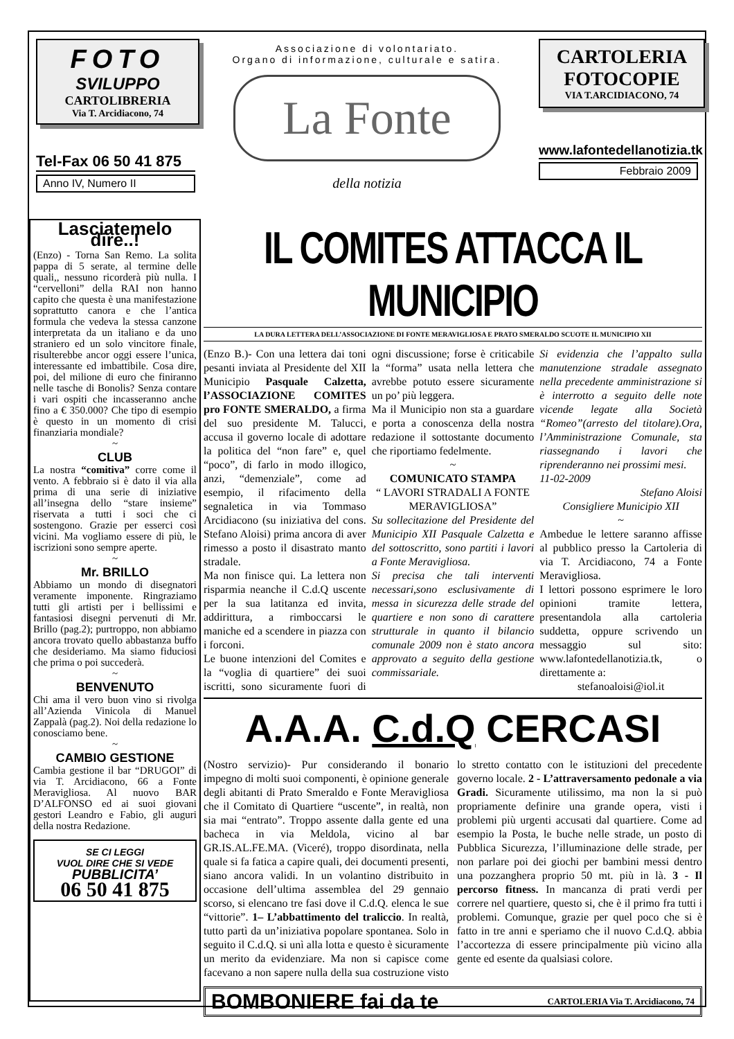FOTO
SVILUPPO
CARTOLIBRERIA
Via T. Arcidiacono, 74
Tel-Fax 06 50 41 875
Anno IV, Numero II
Associazione di volontariato.
Organo di informazione, culturale e satira.
La Fonte
della notizia
CARTOLERIA
FOTOCOPIE
VIA T.ARCIDIACONO, 74
www.lafontedellanotizia.tk
Febbraio 2009
Lasciatemelo dire..!
(Enzo) - Torna San Remo. La solita pappa di 5 serate, al termine delle quali,, nessuno ricorderà più nulla. I “cervelloni” della RAI non hanno capito che questa è una manifestazione soprattutto canora e che l’antica formula che vedeva la stessa canzone interpretata da un italiano e da uno straniero ed un solo vincitore finale, risulterebbe ancor oggi essere l’unica, interessante ed imbattibile. Cosa dire, poi, del milione di euro che finiranno nelle tasche di Bonolis? Senza contare i vari ospiti che incasseranno anche fino a € 350.000? Che tipo di esempio è questo in un momento di crisi finanziaria mondiale?
~
CLUB
La nostra “comitiva” corre come il vento. A febbraio si è dato il via alla prima di una serie di iniziative all’insegna dello “stare insieme” riservata a tutti i soci che ci sostengono. Grazie per esserci così vicini. Ma vogliamo essere di più, le iscrizioni sono sempre aperte.
~
Mr. BRILLO
Abbiamo un mondo di disegnatori veramente imponente. Ringraziamo tutti gli artisti per i bellissimi e fantasiosi disegni pervenuti di Mr. Brillo (pag.2); purtroppo, non abbiamo ancora trovato quello abbastanza buffo che desideriamo. Ma siamo fiduciosi che prima o poi succederà.
~
BENVENUTO
Chi ama il vero buon vino si rivolga all’Azienda Vinicola di Manuel Zappalà (pag.2). Noi della redazione lo conosciamo bene.
~
CAMBIO GESTIONE
Cambia gestione il bar “DRUGOI” di via T. Arcidiacono, 66 a Fonte Meravigliosa. Al nuovo BAR D’ALFONSO ed ai suoi giovani gestori Leandro e Fabio, gli auguri della nostra Redazione.
SE CI LEGGI
VUOL DIRE CHE SI VEDE
PUBBLICITA’
06 50 41 875
IL COMITES ATTACCA IL MUNICIPIO
LA DURA LETTERA DELL’ASSOCIAZIONE DI FONTE MERAVIGLIOSA E PRATO SMERALDO SCUOTE IL MUNICIPIO XII
(Enzo B.)- Con una lettera dai toni pesanti inviata al Presidente del XII Municipio Pasquale Calzetta, l’ASSOCIAZIONE COMITES pro FONTE SMERALDO, a firma del suo presidente M. Talucci, accusa il governo locale di adottare la politica del “non fare” e, quel “poco”, di farlo in modo illogico, anzi, “demenziale”, come ad esempio, il rifacimento della segnaletica in via Tommaso Arcidiacono (su iniziativa del cons. Stefano Aloisi) prima ancora di aver rimesso a posto il disastrato manto stradale.
Ma non finisce qui. La lettera non risparmia neanche il C.d.Q uscente per la sua latitanza ed invita, addirittura, a rimboccarsi le maniche ed a scendere in piazza con i forconi.
Le buone intenzioni del Comites e la “voglia di quartiere” dei suoi iscritti, sono sicuramente fuori di ogni discussione; forse è criticabile la “forma” usata nella lettera che avrebbe potuto essere sicuramente un po’ più leggera.
Ma il Municipio non sta a guardare e porta a conoscenza della nostra redazione il sottostante documento che riportiamo fedelmente.
~
COMUNICATO STAMPA
“ LAVORI STRADALI A FONTE MERAVIGLIOSA”
Su sollecitazione del Presidente del Municipio XII Pasquale Calzetta e del sottoscritto, sono partiti i lavori a Fonte Meravigliosa.
Si precisa che tali interventi necessari,sono esclusivamente di messa in sicurezza delle strade del quartiere e non sono di carattere strutturale in quanto il bilancio comunale 2009 non è stato ancora approvato a seguito della gestione commissariale.
Si evidenzia che l’appalto sulla manutenzione stradale assegnato nella precedente amministrazione si è interrotto a seguito delle note vicende legate alla Società “Romeo”(arresto del titolare).Ora, l’Amministrazione Comunale, sta riassegnando i lavori che riprenderanno nei prossimi mesi.
11-02-2009
Stefano Aloisi
Consigliere Municipio XII
~
Ambedue le lettere saranno affisse al pubblico presso la Cartoleria di via T. Arcidiacono, 74 a Fonte Meravigliosa.
I lettori possono esprimere le loro opinioni tramite lettera, presentandola alla cartoleria suddetta, oppure scrivendo un messaggio sul sito: www.lafontedellanotizia.tk, o direttamente a:
stefanoaloisi@iol.it
A.A.A. C.d.Q CERCASI
(Nostro servizio)- Pur considerando il bonario impegno di molti suoi componenti, è opinione generale degli abitanti di Prato Smeraldo e Fonte Meravigliosa che il Comitato di Quartiere “uscente”, in realtà, non sia mai “entrato”. Troppo assente dalla gente ed una bacheca in via Meldola, vicino al bar GR.IS.AL.FE.MA. (Viceré), troppo disordinata, nella quale si fa fatica a capire quali, dei documenti presenti, siano ancora validi. In un volantino distribuito in occasione dell’ultima assemblea del 29 gennaio scorso, si elencano tre fasi dove il C.d.Q. elenca le sue “vittorie”. 1– L’abbattimento del traliccio. In realtà, tutto partì da un’iniziativa popolare spontanea. Solo in seguito il C.d.Q. si unì alla lotta e questo è sicuramente un merito da evidenziare. Ma non si capisce come facevano a non sapere nulla della sua costruzione visto lo stretto contatto con le istituzioni del precedente governo locale. 2 - L’attraversamento pedonale a via Gradi. Sicuramente utilissimo, ma non la si può propriamente definire una grande opera, visti i problemi più urgenti accusati dal quartiere. Come ad esempio la Posta, le buche nelle strade, un posto di Pubblica Sicurezza, l’illuminazione delle strade, per non parlare poi dei giochi per bambini messi dentro una pozzanghera proprio 50 mt. più in là. 3 - Il percorso fitness. In mancanza di prati verdi per correre nel quartiere, questo si, che è il primo fra tutti i problemi. Comunque, grazie per quel poco che si è fatto in tre anni e speriamo che il nuovo C.d.Q. abbia l’accortezza di essere principalmente più vicino alla gente ed esente da qualsiasi colore.
BOMBONIERE fai da te CARTOLERIA Via T. Arcidiacono, 74